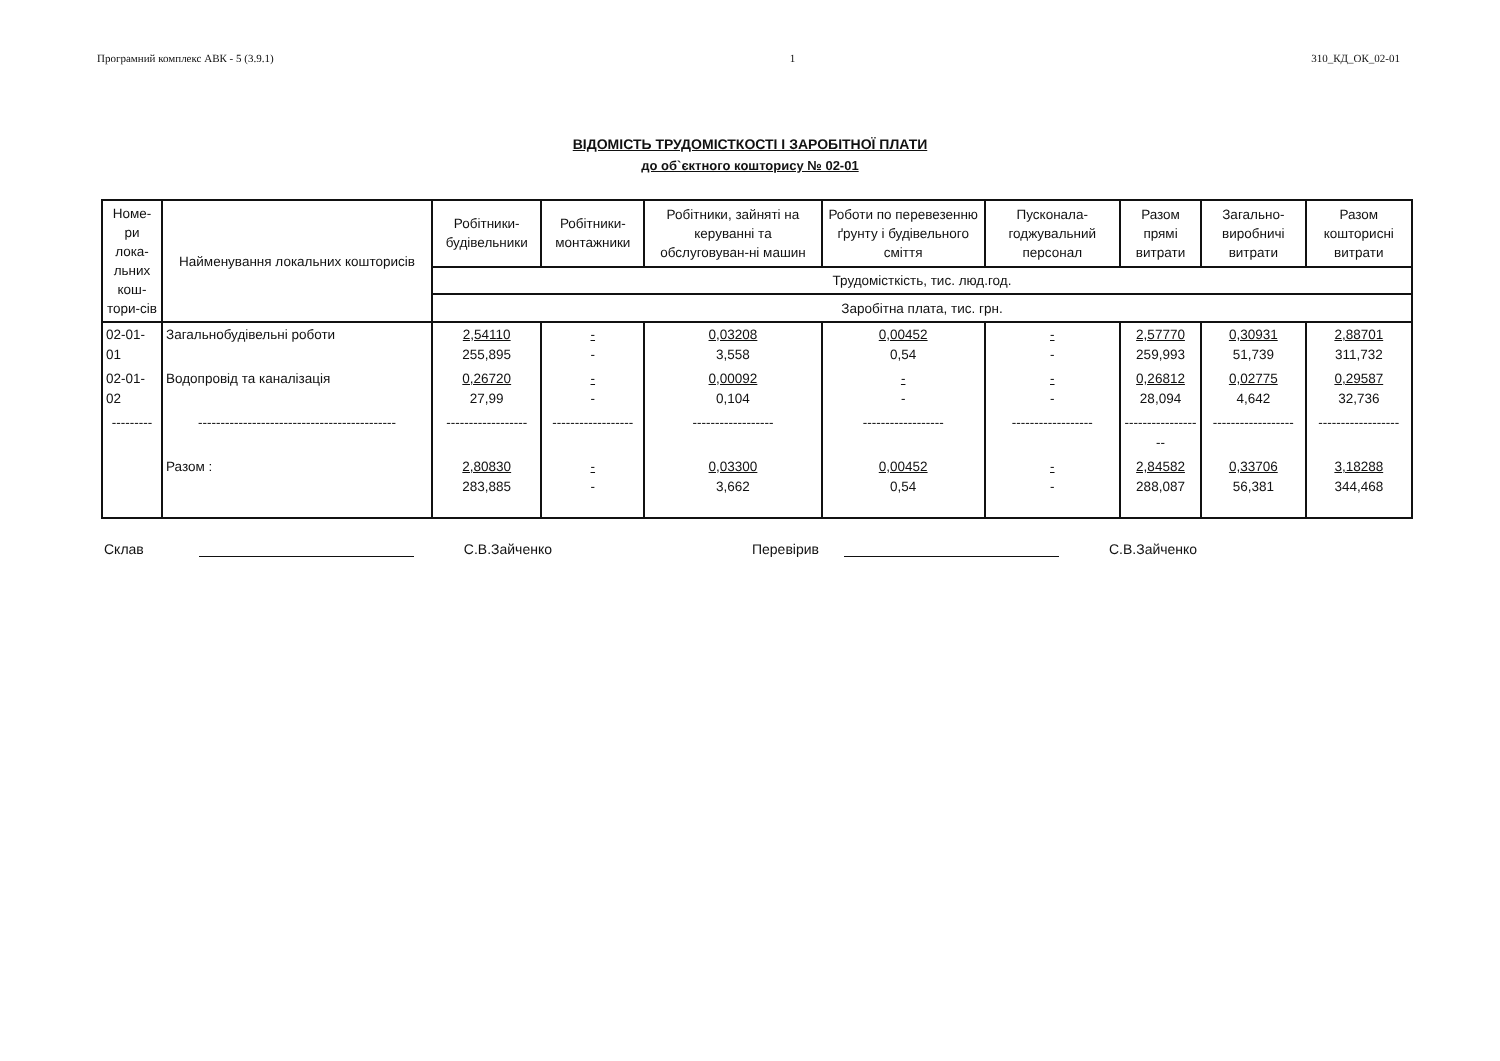Програмний комплекс АВК - 5 (3.9.1) 1 310_КД_ОК_02-01
ВІДОМІСТЬ ТРУДОМІСТКОСТІ І ЗАРОБІТНОЇ ПЛАТИ
до об`єктного кошторису № 02-01
| Номе-ри лока-льних кош-тори-сів | Найменування локальних кошторисів | Робітники-будівельники | Робітники-монтажники | Робітники, зайняті на керуванні та обслуговуван-ні машин | Роботи по перевезенню ґрунту і будівельного сміття | Пусконала-годжувальний персонал | Разом прямі витрати | Загально-виробничі витрати | Разом кошторисні витрати |
| --- | --- | --- | --- | --- | --- | --- | --- | --- | --- |
| | | Трудомісткість, тис. люд.год. | | | | | | | |
| | | Заробітна плата, тис. грн. | | | | | | | |
| 02-01-01 | Загальнобудівельні роботи | 2,54110 255,895 | - - | 0,03208 3,558 | 0,00452 0,54 | - - | 2,57770 259,993 | 0,30931 51,739 | 2,88701 311,732 |
| 02-01-02 | Водопровід та каналізація | 0,26720 27,99 | - - | 0,00092 0,104 | - - | - - | 0,26812 28,094 | 0,02775 4,642 | 0,29587 32,736 |
| --------- | -------------------------------------------- | ------------------ | ------------------ | ------------------ | ------------------ | ------------------ | ------------------ | ------------------ | ------------------ |
| | Разом : | 2,80830 283,885 | - - | 0,03300 3,662 | 0,00452 0,54 | - - | 2,84582 288,087 | 0,33706 56,381 | 3,18288 344,468 |
Склав С.В.Зайченко Перевірив С.В.Зайченко